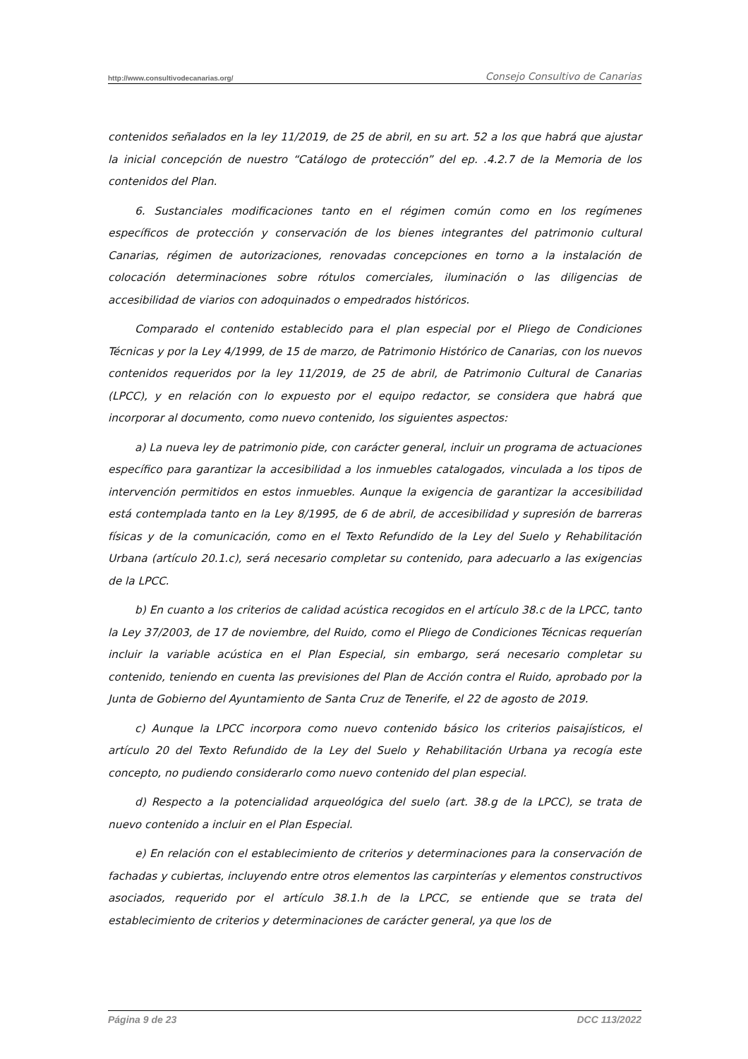http://www.consultivodecanarias.org/ Consejo Consultivo de Canarias
contenidos señalados en la ley 11/2019, de 25 de abril, en su art. 52 a los que habrá que ajustar la inicial concepción de nuestro “Catálogo de protección” del ep. .4.2.7 de la Memoria de los contenidos del Plan.
6. Sustanciales modificaciones tanto en el régimen común como en los regímenes específicos de protección y conservación de los bienes integrantes del patrimonio cultural Canarias, régimen de autorizaciones, renovadas concepciones en torno a la instalación de colocación determinaciones sobre rótulos comerciales, iluminación o las diligencias de accesibilidad de viarios con adoquinados o empedrados históricos.
Comparado el contenido establecido para el plan especial por el Pliego de Condiciones Técnicas y por la Ley 4/1999, de 15 de marzo, de Patrimonio Histórico de Canarias, con los nuevos contenidos requeridos por la ley 11/2019, de 25 de abril, de Patrimonio Cultural de Canarias (LPCC), y en relación con lo expuesto por el equipo redactor, se considera que habrá que incorporar al documento, como nuevo contenido, los siguientes aspectos:
a) La nueva ley de patrimonio pide, con carácter general, incluir un programa de actuaciones específico para garantizar la accesibilidad a los inmuebles catalogados, vinculada a los tipos de intervención permitidos en estos inmuebles. Aunque la exigencia de garantizar la accesibilidad está contemplada tanto en la Ley 8/1995, de 6 de abril, de accesibilidad y supresión de barreras físicas y de la comunicación, como en el Texto Refundido de la Ley del Suelo y Rehabilitación Urbana (artículo 20.1.c), será necesario completar su contenido, para adecuarlo a las exigencias de la LPCC.
b) En cuanto a los criterios de calidad acústica recogidos en el artículo 38.c de la LPCC, tanto la Ley 37/2003, de 17 de noviembre, del Ruido, como el Pliego de Condiciones Técnicas requerían incluir la variable acústica en el Plan Especial, sin embargo, será necesario completar su contenido, teniendo en cuenta las previsiones del Plan de Acción contra el Ruido, aprobado por la Junta de Gobierno del Ayuntamiento de Santa Cruz de Tenerife, el 22 de agosto de 2019.
c) Aunque la LPCC incorpora como nuevo contenido básico los criterios paisajísticos, el artículo 20 del Texto Refundido de la Ley del Suelo y Rehabilitación Urbana ya recogía este concepto, no pudiendo considerarlo como nuevo contenido del plan especial.
d) Respecto a la potencialidad arqueológica del suelo (art. 38.g de la LPCC), se trata de nuevo contenido a incluir en el Plan Especial.
e) En relación con el establecimiento de criterios y determinaciones para la conservación de fachadas y cubiertas, incluyendo entre otros elementos las carpinterías y elementos constructivos asociados, requerido por el artículo 38.1.h de la LPCC, se entiende que se trata del establecimiento de criterios y determinaciones de carácter general, ya que los de
Página 9 de 23 DCC 113/2022